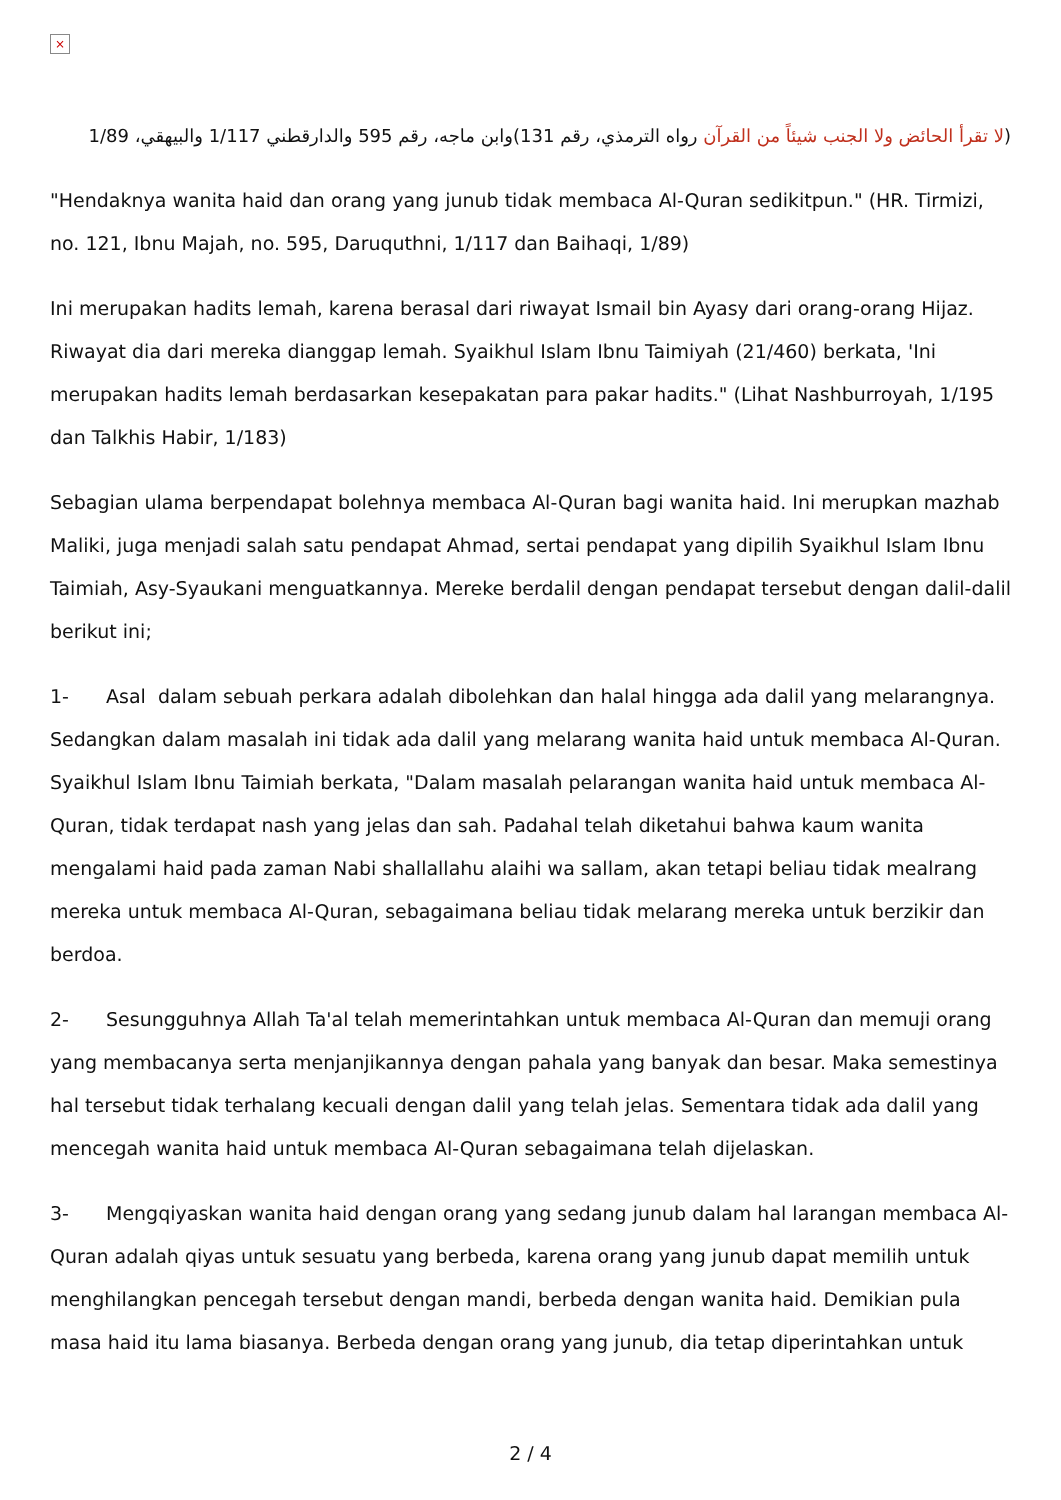×
(لا تقرأ الحائض ولا الجنب شيئاً من القرآن رواه الترمذي، رقم 131)وابن ماجه، رقم 595 والدارقطني 1/117 والبيهقي، 1/89
"Hendaknya wanita haid dan orang yang junub tidak membaca Al-Quran sedikitpun." (HR. Tirmizi, no. 121, Ibnu Majah, no. 595, Daruquthni, 1/117 dan Baihaqi, 1/89)
Ini merupakan hadits lemah, karena berasal dari riwayat Ismail bin Ayasy dari orang-orang Hijaz. Riwayat dia dari mereka dianggap lemah. Syaikhul Islam Ibnu Taimiyah (21/460) berkata, 'Ini merupakan hadits lemah berdasarkan kesepakatan para pakar hadits." (Lihat Nashburroyah, 1/195 dan Talkhis Habir, 1/183)
Sebagian ulama berpendapat bolehnya membaca Al-Quran bagi wanita haid. Ini merupkan mazhab Maliki, juga menjadi salah satu pendapat Ahmad, sertai pendapat yang dipilih Syaikhul Islam Ibnu Taimiah, Asy-Syaukani menguatkannya. Mereke berdalil dengan pendapat tersebut dengan dalil-dalil berikut ini;
1- Asal dalam sebuah perkara adalah dibolehkan dan halal hingga ada dalil yang melarangnya. Sedangkan dalam masalah ini tidak ada dalil yang melarang wanita haid untuk membaca Al-Quran. Syaikhul Islam Ibnu Taimiah berkata, "Dalam masalah pelarangan wanita haid untuk membaca Al-Quran, tidak terdapat nash yang jelas dan sah. Padahal telah diketahui bahwa kaum wanita mengalami haid pada zaman Nabi shallallahu alaihi wa sallam, akan tetapi beliau tidak mealrang mereka untuk membaca Al-Quran, sebagaimana beliau tidak melarang mereka untuk berzikir dan berdoa.
2- Sesungguhnya Allah Ta'al telah memerintahkan untuk membaca Al-Quran dan memuji orang yang membacanya serta menjanjikannya dengan pahala yang banyak dan besar. Maka semestinya hal tersebut tidak terhalang kecuali dengan dalil yang telah jelas. Sementara tidak ada dalil yang mencegah wanita haid untuk membaca Al-Quran sebagaimana telah dijelaskan.
3- Mengqiyaskan wanita haid dengan orang yang sedang junub dalam hal larangan membaca Al-Quran adalah qiyas untuk sesuatu yang berbeda, karena orang yang junub dapat memilih untuk menghilangkan pencegah tersebut dengan mandi, berbeda dengan wanita haid. Demikian pula masa haid itu lama biasanya. Berbeda dengan orang yang junub, dia tetap diperintahkan untuk
2 / 4